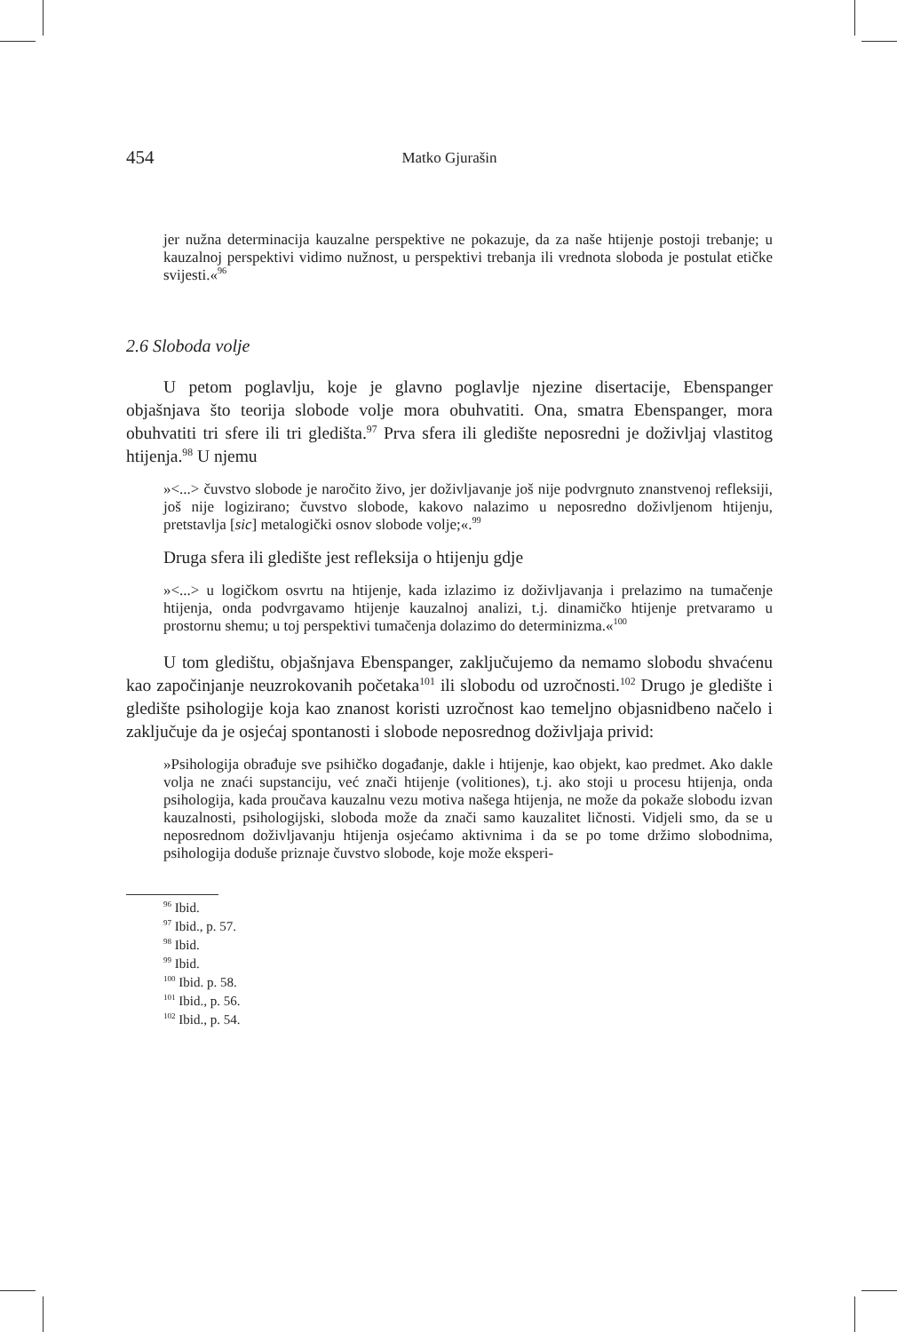454 Matko Gjurašin
jer nužna determinacija kauzalne perspektive ne pokazuje, da za naše htijenje postoji trebanje; u kauzalnoj perspektivi vidimo nužnost, u perspektivi trebanja ili vrednota sloboda je postulat etičke svijesti.«<sup>96</sup>
2.6 Sloboda volje
U petom poglavlju, koje je glavno poglavlje njezine disertacije, Ebenspanger objašnjava što teorija slobode volje mora obuhvatiti. Ona, smatra Ebenspanger, mora obuhvatiti tri sfere ili tri gledišta.<sup>97</sup> Prva sfera ili gledište neposredni je doživljaj vlastitog htijenja.<sup>98</sup> U njemu
»<...> čuvstvo slobode je naročito živo, jer doživljavanje još nije podvrgnuto znanstvenoj refleksiji, još nije logizirano; čuvstvo slobode, kakovo nalazimo u neposredno doživljenom htijenju, pretstavlja [sic] metalogički osnov slobode volje;«.<sup>99</sup>
Druga sfera ili gledište jest refleksija o htijenju gdje
»<...> u logičkom osvrtu na htijenje, kada izlazimo iz doživljavanja i prelazimo na tumačenje htijenja, onda podvrgavamo htijenje kauzalnoj analizi, t.j. dinamičko htijenje pretvaramo u prostornu shemu; u toj perspektivi tumačenja dolazimo do determinizma.«<sup>100</sup>
U tom gledištu, objašnjava Ebenspanger, zaključujemo da nemamo slobodu shvaćenu kao započinjanje neuzrokovanih početaka<sup>101</sup> ili slobodu od uzročnosti.<sup>102</sup> Drugo je gledište i gledište psihologije koja kao znanost koristi uzročnost kao temeljno objasnidbeno načelo i zaključuje da je osjećaj spontanosti i slobode neposrednog doživljaja privid:
»Psihologija obrađuje sve psihičko događanje, dakle i htijenje, kao objekt, kao predmet. Ako dakle volja ne znaći supstanciju, već znači htijenje (volitiones), t.j. ako stoji u procesu htijenja, onda psihologija, kada proučava kauzalnu vezu motiva našega htijenja, ne može da pokaže slobodu izvan kauzalnosti, psihologijski, sloboda može da znači samo kauzalitet ličnosti. Vidjeli smo, da se u neposrednom doživljavanju htijenja osjećamo aktivnima i da se po tome držimo slobodnima, psihologija doduše priznaje čuvstvo slobode, koje može eksperi-
<sup>96</sup> Ibid.
<sup>97</sup> Ibid., p. 57.
<sup>98</sup> Ibid.
<sup>99</sup> Ibid.
<sup>100</sup> Ibid. p. 58.
<sup>101</sup> Ibid., p. 56.
<sup>102</sup> Ibid., p. 54.